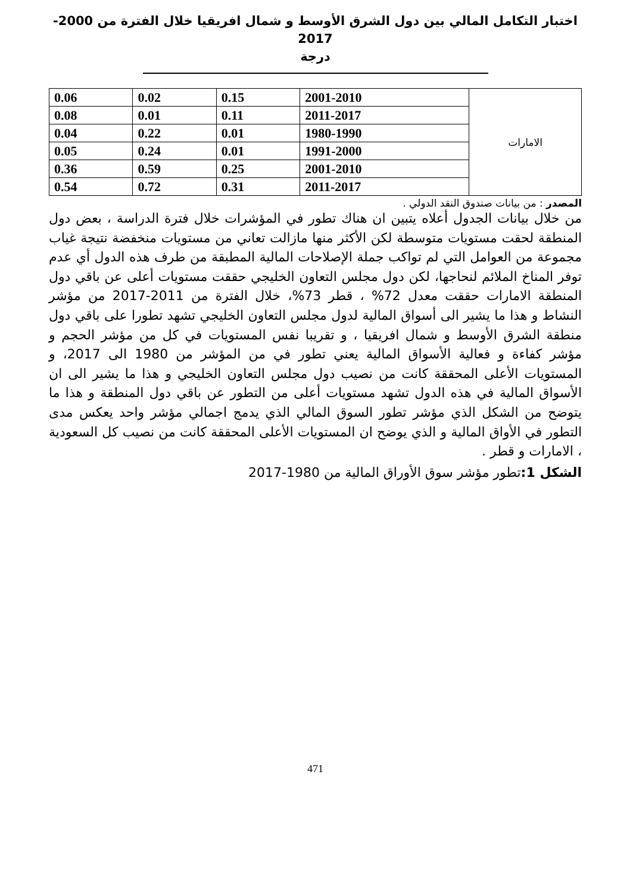اختبار التكامل المالي بين دول الشرق الأوسط و شمال افريقيا خلال الفترة من 2000-2017
درجة
| الامارات | 2001-2010 | 0.15 | 0.02 | 0.06 |
| | 2011-2017 | 0.11 | 0.01 | 0.08 |
| | 1980-1990 | 0.01 | 0.22 | 0.04 |
| | 1991-2000 | 0.01 | 0.24 | 0.05 |
| | 2001-2010 | 0.25 | 0.59 | 0.36 |
| | 2011-2017 | 0.31 | 0.72 | 0.54 |
المصدر : من بيانات صندوق النقد الدولي .
من خلال بيانات الجدول أعلاه يتبين ان هناك تطور في المؤشرات خلال فترة الدراسة ، بعض دول المنطقة لحقت مستويات متوسطة لكن الأكثر منها مازالت تعاني من مستويات منخفضة نتيجة غياب مجموعة من العوامل التي لم تواكب جملة الإصلاحات المالية المطبقة من طرف هذه الدول أي عدم توفر المناخ الملائم لنحاجها، لكن دول مجلس التعاون الخليجي حققت مستويات أعلى عن باقي دول المنطقة الامارات حققت معدل 72% ، قطر 73%، خلال الفترة من 2011-2017 من مؤشر النشاط و هذا ما يشير الى أسواق المالية لدول مجلس التعاون الخليجي تشهد تطورا على باقي دول منطقة الشرق الأوسط و شمال افريقيا ، و تقريبا نفس المستويات في كل من مؤشر الحجم و مؤشر كفاءة و فعالية الأسواق المالية يعني تطور في من المؤشر من 1980 الى 2017، و المستويات الأعلى المحققة كانت من نصيب دول مجلس التعاون الخليجي و هذا ما يشير الى ان الأسواق المالية في هذه الدول تشهد مستويات أعلى من التطور عن باقي دول المنطقة و هذا ما يتوضح من الشكل الذي مؤشر تطور السوق المالي الذي يدمج اجمالي مؤشر واحد يعكس مدى التطور في الأواق المالية و الذي يوضح ان المستويات الأعلى المحققة كانت من نصيب كل السعودية ، الامارات و قطر .
الشكل 1: تطور مؤشر سوق الأوراق المالية من 1980-2017
471